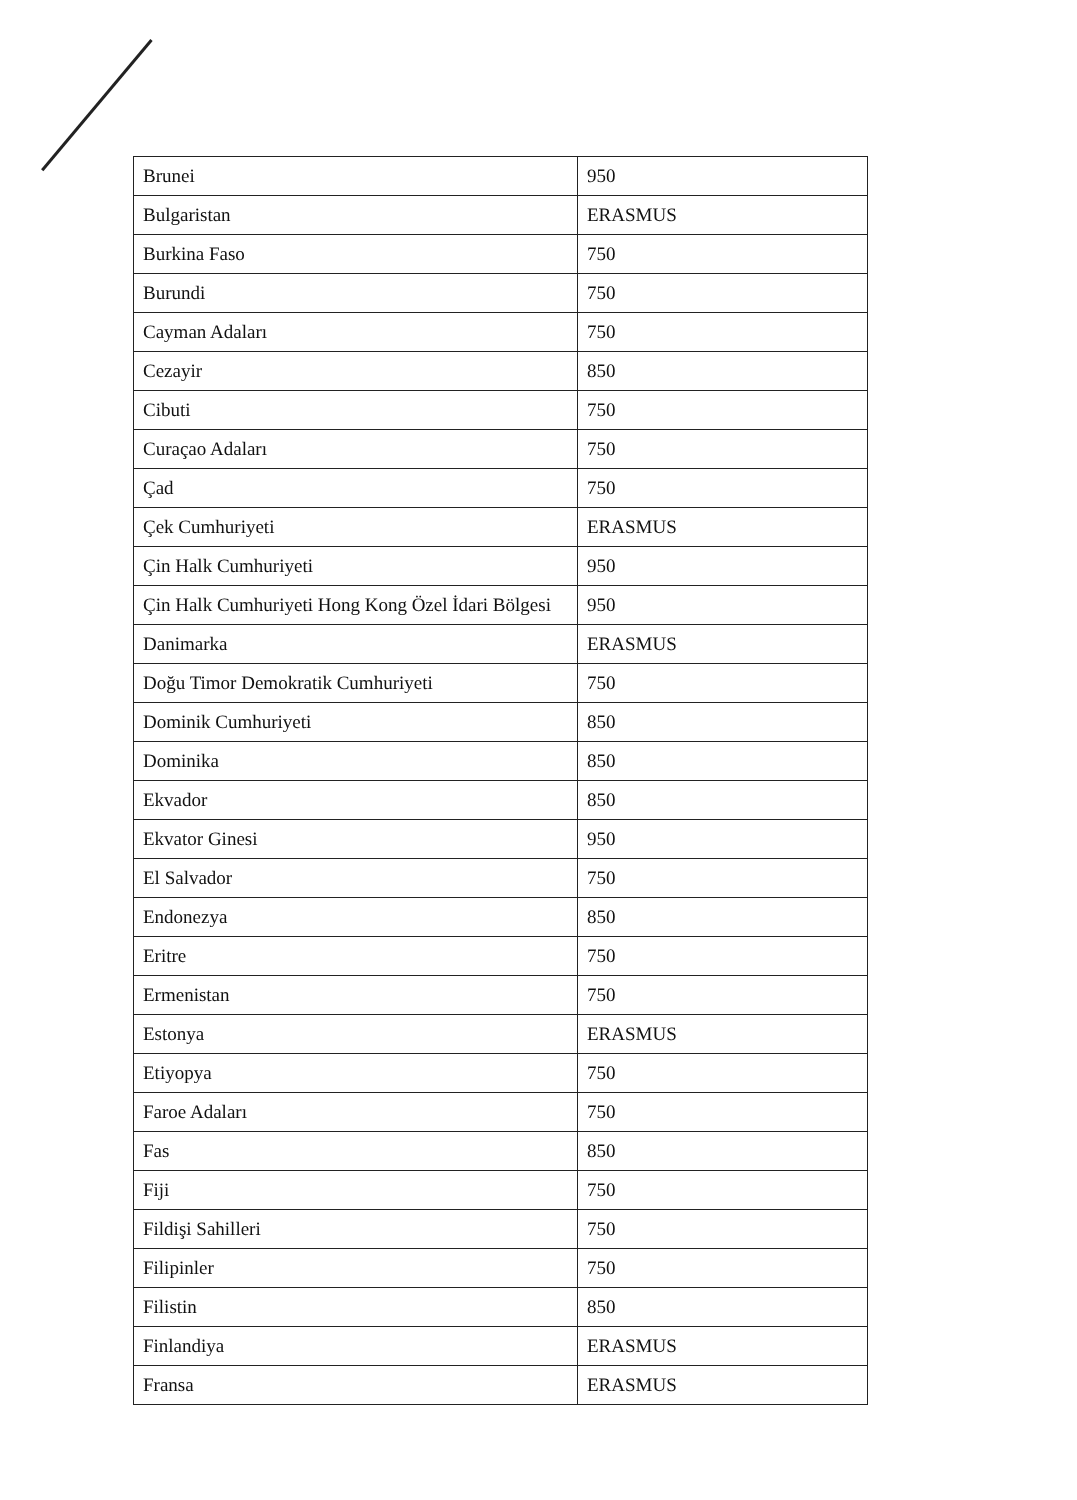| Brunei | 950 |
| Bulgaristan | ERASMUS |
| Burkina Faso | 750 |
| Burundi | 750 |
| Cayman Adaları | 750 |
| Cezayir | 850 |
| Cibuti | 750 |
| Curaçao Adaları | 750 |
| Çad | 750 |
| Çek Cumhuriyeti | ERASMUS |
| Çin Halk Cumhuriyeti | 950 |
| Çin Halk Cumhuriyeti Hong Kong Özel İdari Bölgesi | 950 |
| Danimarka | ERASMUS |
| Doğu Timor Demokratik Cumhuriyeti | 750 |
| Dominik Cumhuriyeti | 850 |
| Dominika | 850 |
| Ekvador | 850 |
| Ekvator Ginesi | 950 |
| El Salvador | 750 |
| Endonezya | 850 |
| Eritre | 750 |
| Ermenistan | 750 |
| Estonya | ERASMUS |
| Etiyopya | 750 |
| Faroe Adaları | 750 |
| Fas | 850 |
| Fiji | 750 |
| Fildişi Sahilleri | 750 |
| Filipinler | 750 |
| Filistin | 850 |
| Finlandiya | ERASMUS |
| Fransa | ERASMUS |